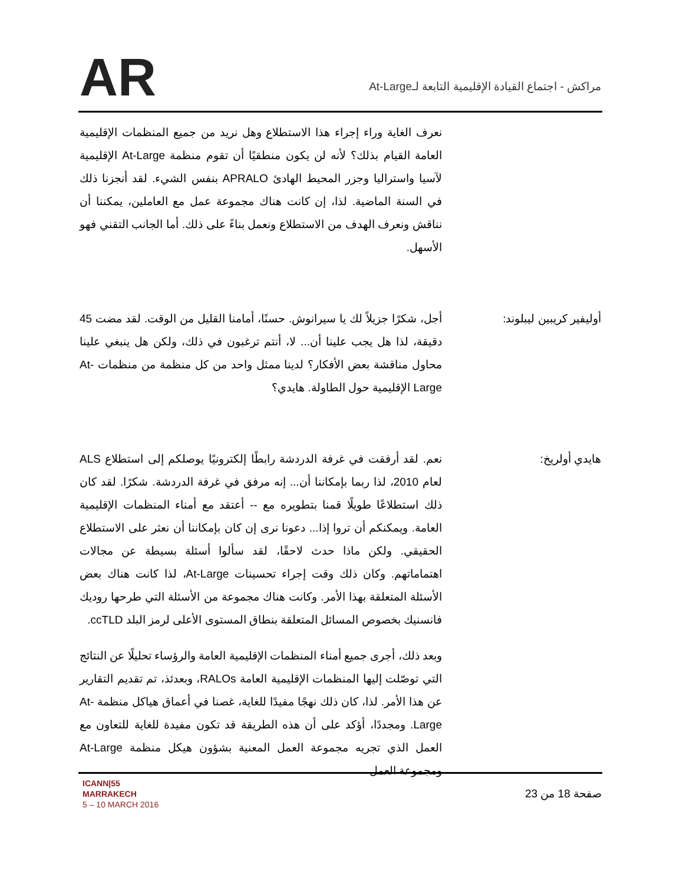AR
مراكش - اجتماع القيادة الإقليمية التابعة لـAt-Large
نعرف الغاية وراء إجراء هذا الاستطلاع وهل نريد من جميع المنظمات الإقليمية العامة القيام بذلك؟ لأنه لن يكون منطقيًا أن تقوم منظمة At-Large الإقليمية لآسيا واستراليا وجزر المحيط الهادئ APRALO بنفس الشيء. لقد أنجزنا ذلك في السنة الماضية. لذا، إن كانت هناك مجموعة عمل مع العاملين، يمكننا أن نناقش ونعرف الهدف من الاستطلاع ونعمل بناءً على ذلك. أما الجانب التقني فهو الأسهل.
أوليفير كريبين ليبلوند: أجل، شكرًا جزيلاً لك يا سيرانوش. حسنًا، أمامنا القليل من الوقت. لقد مضت 45 دقيقة، لذا هل يجب علينا أن... لا، أنتم ترغبون في ذلك، ولكن هل ينبغي علينا محاول مناقشة بعض الأفكار؟ لدينا ممثل واحد من كل منظمة من منظمات At-Large الإقليمية حول الطاولة. هايدي؟
هايدي أولريخ: نعم. لقد أرفقت في غرفة الدردشة رابطًا إلكترونيًا يوصلكم إلى استطلاع ALS لعام 2010، لذا ربما بإمكاننا أن... إنه مرفق في غرفة الدردشة. شكرًا. لقد كان ذلك استطلاعًا طويلًا قمنا بتطويره مع -- أعتقد مع أمناء المنظمات الإقليمية العامة. ويمكنكم أن تروا إذا... دعونا نرى إن كان بإمكاننا أن نعثر على الاستطلاع الحقيقي. ولكن ماذا حدث لاحقًا، لقد سألوا أسئلة بسيطة عن مجالات اهتماماتهم. وكان ذلك وقت إجراء تحسينات At-Large، لذا كانت هناك بعض الأسئلة المتعلقة بهذا الأمر. وكانت هناك مجموعة من الأسئلة التي طرحها روديك فانسنيك بخصوص المسائل المتعلقة بنطاق المستوى الأعلى لرمز البلد ccTLD.
وبعد ذلك، أجرى جميع أمناء المنظمات الإقليمية العامة والرؤساء تحليلًا عن النتائج التي توصّلت إليها المنظمات الإقليمية العامة RALOs، وبعدئذ، تم تقديم التقارير عن هذا الأمر. لذا، كان ذلك نهجًا مفيدًا للغاية، غصنا في أعماق هياكل منظمة At-Large. ومجددًا، أؤكد على أن هذه الطريقة قد تكون مفيدة للغاية للتعاون مع العمل الذي تجريه مجموعة العمل المعنية بشؤون هيكل منظمة At-Large ومجموعة العمل
ICANN|55
MARRAKECH
5 – 10 MARCH 2016
صفحة 18 من 23